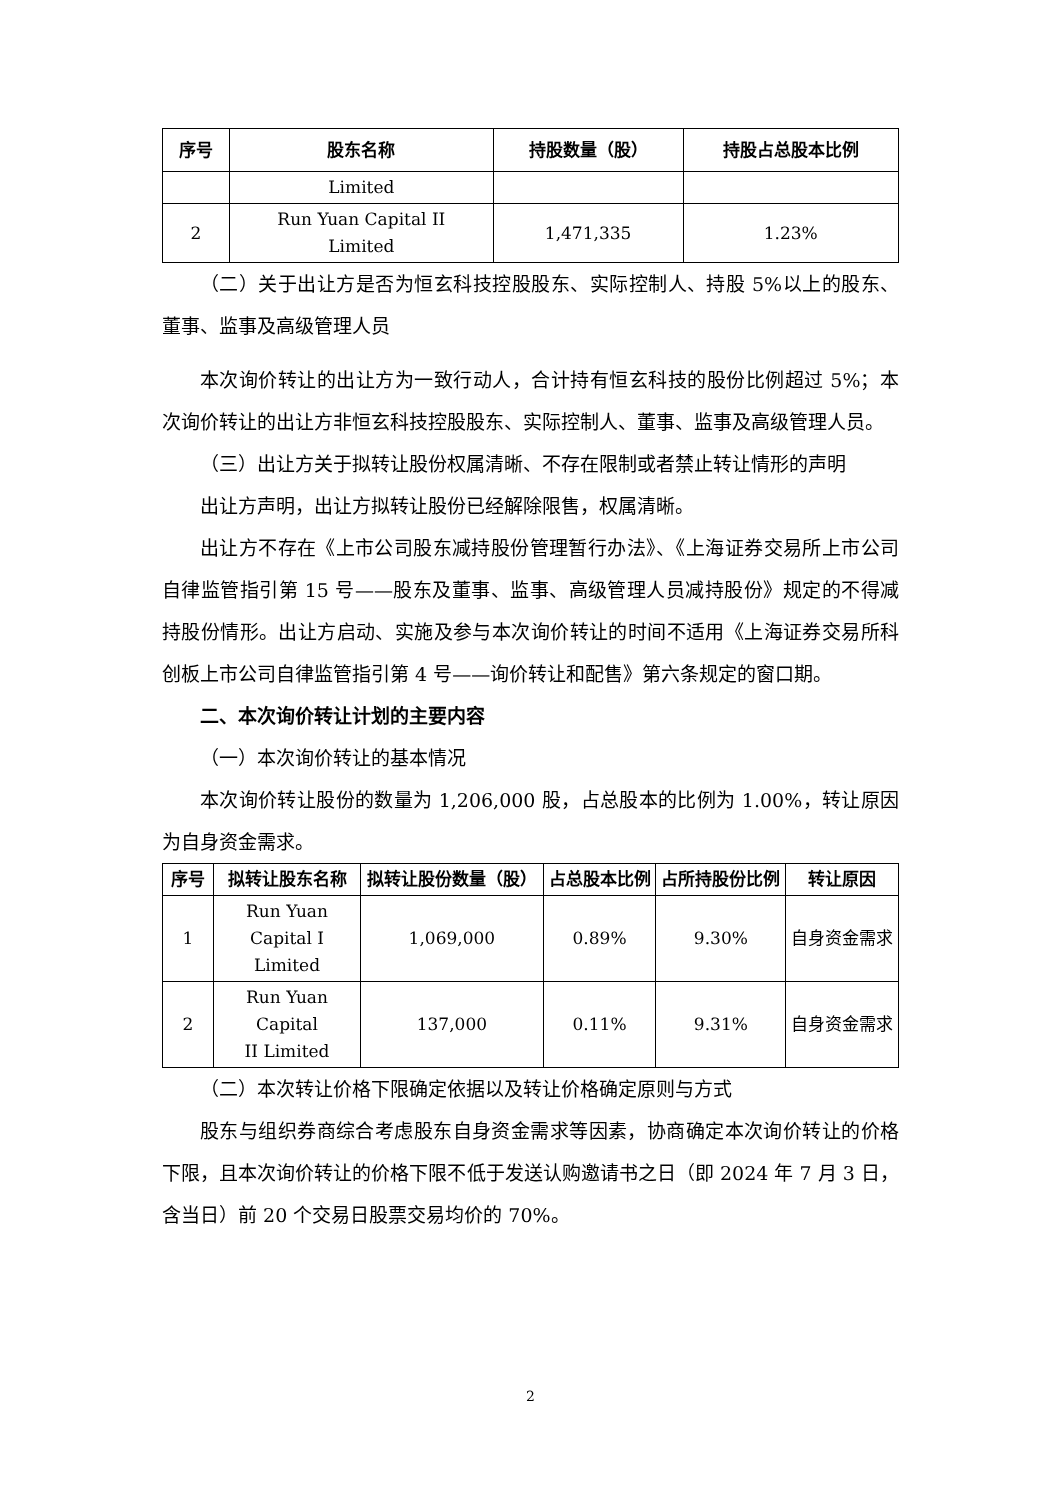| 序号 | 股东名称 | 持股数量（股） | 持股占总股本比例 |
| --- | --- | --- | --- |
| | Limited | | |
| 2 | Run Yuan Capital II Limited | 1,471,335 | 1.23% |
（二）关于出让方是否为恒玄科技控股股东、实际控制人、持股 5%以上的股东、董事、监事及高级管理人员
本次询价转让的出让方为一致行动人，合计持有恒玄科技的股份比例超过 5%；本次询价转让的出让方非恒玄科技控股股东、实际控制人、董事、监事及高级管理人员。
（三）出让方关于拟转让股份权属清晰、不存在限制或者禁止转让情形的声明
出让方声明，出让方拟转让股份已经解除限售，权属清晰。
出让方不存在《上市公司股东减持股份管理暂行办法》、《上海证券交易所上市公司自律监管指引第 15 号——股东及董事、监事、高级管理人员减持股份》规定的不得减持股份情形。出让方启动、实施及参与本次询价转让的时间不适用《上海证券交易所科创板上市公司自律监管指引第 4 号——询价转让和配售》第六条规定的窗口期。
二、本次询价转让计划的主要内容
（一）本次询价转让的基本情况
本次询价转让股份的数量为 1,206,000 股，占总股本的比例为 1.00%，转让原因为自身资金需求。
| 序号 | 拟转让股东名称 | 拟转让股份数量（股） | 占总股本比例 | 占所持股份比例 | 转让原因 |
| --- | --- | --- | --- | --- | --- |
| 1 | Run Yuan Capital I Limited | 1,069,000 | 0.89% | 9.30% | 自身资金需求 |
| 2 | Run Yuan Capital II Limited | 137,000 | 0.11% | 9.31% | 自身资金需求 |
（二）本次转让价格下限确定依据以及转让价格确定原则与方式
股东与组织券商综合考虑股东自身资金需求等因素，协商确定本次询价转让的价格下限，且本次询价转让的价格下限不低于发送认购邀请书之日（即 2024 年 7 月 3 日，含当日）前 20 个交易日股票交易均价的 70%。
2